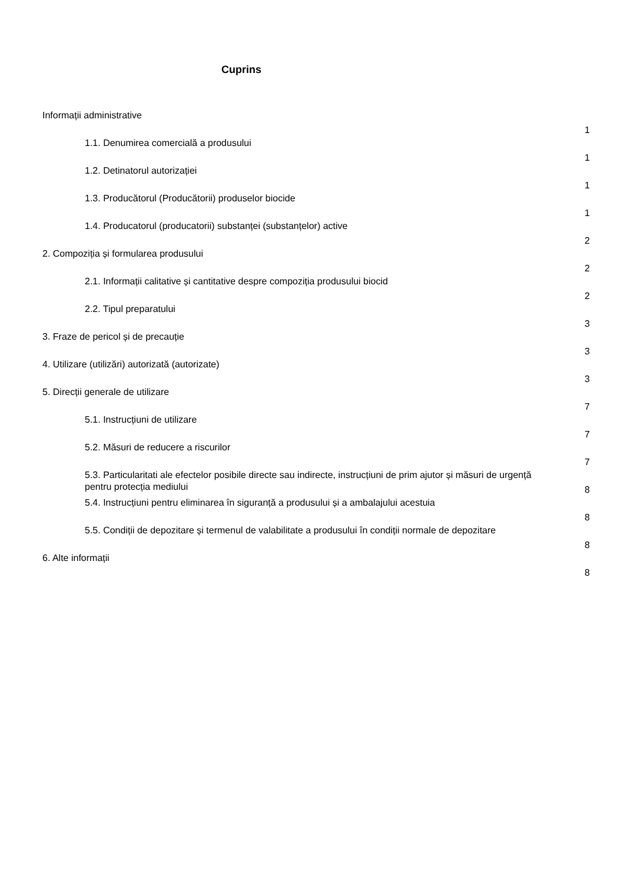Cuprins
| Informații administrative | 1 |
| 1.1. Denumirea comercială a produsului | 1 |
| 1.2. Detinatorul autorizației | 1 |
| 1.3. Producătorul (Producătorii) produselor biocide | 1 |
| 1.4. Producatorul (producatorii) substanței (substanțelor) active | 2 |
| 2. Compoziția și formularea produsului | 2 |
| 2.1. Informații calitative și cantitative despre compoziția produsului biocid | 2 |
| 2.2. Tipul preparatului | 3 |
| 3. Fraze de pericol și de precauție | 3 |
| 4. Utilizare (utilizări) autorizată (autorizate) | 3 |
| 5. Direcții generale de utilizare | 7 |
| 5.1. Instrucțiuni de utilizare | 7 |
| 5.2. Măsuri de reducere a riscurilor | 7 |
| 5.3. Particularitati ale efectelor posibile directe sau indirecte, instrucțiuni de prim ajutor și măsuri de urgență pentru protecția mediului | 8 |
| 5.4. Instrucțiuni pentru eliminarea în siguranță a produsului și a ambalajului acestuia | 8 |
| 5.5. Condiții de depozitare și termenul de valabilitate a produsului în condiții normale de depozitare | 8 |
| 6. Alte informații | 8 |